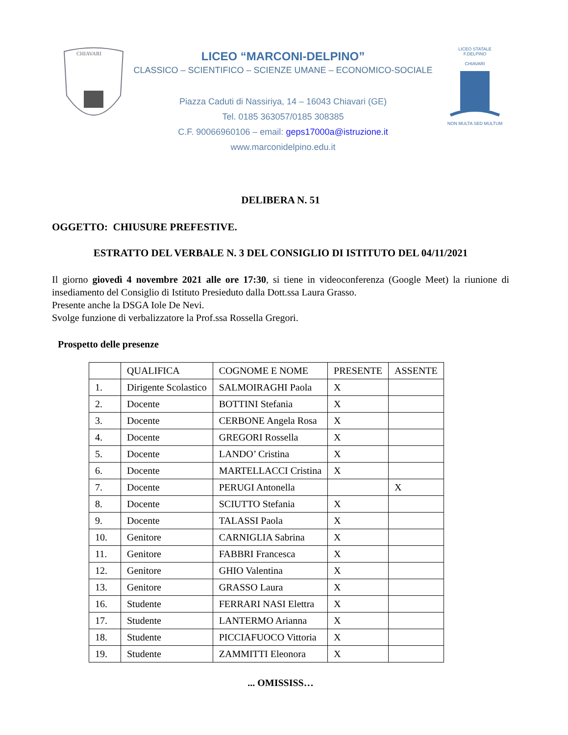CHIAVARI
LICEO “MARCONI-DELPINO”
CLASSICO – SCIENTIFICO – SCIENZE UMANE – ECONOMICO-SOCIALE
Piazza Caduti di Nassiriya, 14 – 16043 Chiavari (GE)
Tel. 0185 363057/0185 308385
C.F. 90066960106 – email: geps17000a@istruzione.it
www.marconidelpino.edu.it
LICEO STATALE
F.DELPINO
CHIAVARI
NON MULTA SED MULTUM
DELIBERA N. 51
OGGETTO: CHIUSURE PREFESTIVE.
ESTRATTO DEL VERBALE N. 3 DEL CONSIGLIO DI ISTITUTO DEL 04/11/2021
Il giorno giovedì 4 novembre 2021 alle ore 17:30, si tiene in videoconferenza (Google Meet) la riunione di insediamento del Consiglio di Istituto Presieduto dalla Dott.ssa Laura Grasso.
Presente anche la DSGA Iole De Nevi.
Svolge funzione di verbalizzatore la Prof.ssa Rossella Gregori.
Prospetto delle presenze
| | QUALIFICA | COGNOME E NOME | PRESENTE | ASSENTE |
| 1. | Dirigente Scolastico | SALMOIRAGHI Paola | X | |
| 2. | Docente | BOTTINI Stefania | X | |
| 3. | Docente | CERBONE Angela Rosa | X | |
| 4. | Docente | GREGORI Rossella | X | |
| 5. | Docente | LANDO’ Cristina | X | |
| 6. | Docente | MARTELLACCI Cristina | X | |
| 7. | Docente | PERUGI Antonella | | X |
| 8. | Docente | SCIUTTO Stefania | X | |
| 9. | Docente | TALASSI Paola | X | |
| 10. | Genitore | CARNIGLIA Sabrina | X | |
| 11. | Genitore | FABBRI Francesca | X | |
| 12. | Genitore | GHIO Valentina | X | |
| 13. | Genitore | GRASSO Laura | X | |
| 16. | Studente | FERRARI NASI Elettra | X | |
| 17. | Studente | LANTERMO Arianna | X | |
| 18. | Studente | PICCIAFUOCO Vittoria | X | |
| 19. | Studente | ZAMMITTI Eleonora | X | |
... OMISSISS…